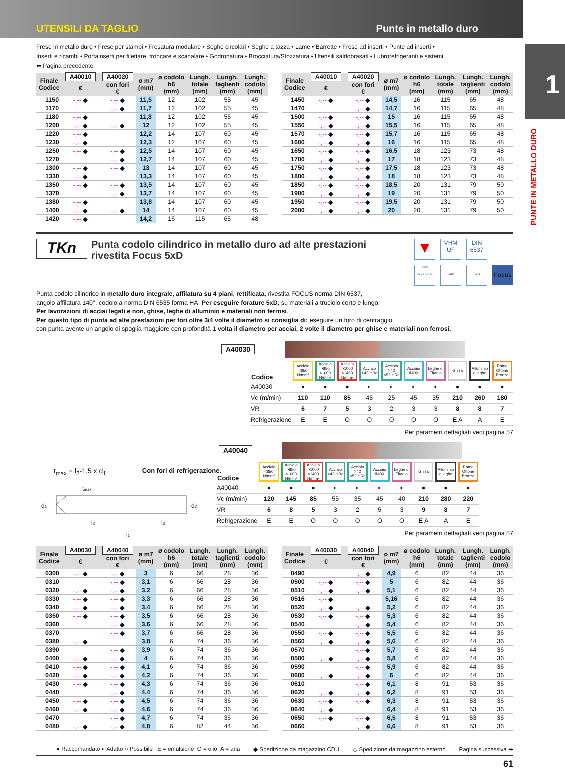UTENSILI DA TAGLIO Punte in metallo duro
Frese in metallo duro • Frese per stampi • Fresatura modulare • Seghe circolari • Seghe a tazza • Lame • Barrette • Frese ad inserti • Punte ad inserti •
Inserti e ricambi • Portainserti per filettare, troncare e scanalare • Godronatura • Brocciatura/Stozzatura • Utensili saldobrasati • Lubrorefrigeranti e sistemi
⬅ Pagina precedente
| Finale Codice | A40010 | A40020 | ø m7 (mm) | ø codolo h6 (mm) | Lungh. totale (mm) | Lungh. taglienti (mm) | Lungh. codolo (mm) |
| --- | --- | --- | --- | --- | --- | --- | --- |
| | € | con fori € | | | | | |
| 1150 | -,-- ◆ | -,-- ◆ | 11,5 | 12 | 102 | 55 | 45 |
| 1170 | | -,-- ◆ | 11,7 | 12 | 102 | 55 | 45 |
| 1180 | -,-- ◆ | | 11,8 | 12 | 102 | 55 | 45 |
| 1200 | -,-- ◆ | -,-- ◆ | 12 | 12 | 102 | 55 | 45 |
| 1220 | -,-- ◆ | | 12,2 | 14 | 107 | 60 | 45 |
| 1230 | -,-- ◆ | | 12,3 | 12 | 107 | 60 | 45 |
| 1250 | -,-- ◆ | -,-- ◆ | 12,5 | 14 | 107 | 60 | 45 |
| 1270 | | -,-- ◆ | 12,7 | 14 | 107 | 60 | 45 |
| 1300 | -,-- ◆ | -,-- ◆ | 13 | 14 | 107 | 60 | 45 |
| 1330 | -,-- ◆ | | 13,3 | 14 | 107 | 60 | 45 |
| 1350 | -,-- ◆ | -,-- ◆ | 13,5 | 14 | 107 | 60 | 45 |
| 1370 | | -,-- ◆ | 13,7 | 14 | 107 | 60 | 45 |
| 1380 | -,-- ◆ | | 13,8 | 14 | 107 | 60 | 45 |
| 1400 | -,-- ◆ | -,-- ◆ | 14 | 14 | 107 | 60 | 45 |
| 1420 | -,-- ◆ | | 14,2 | 16 | 115 | 65 | 48 |
| Finale Codice | A40010 | A40020 | ø m7 (mm) | ø codolo h6 (mm) | Lungh. totale (mm) | Lungh. taglienti (mm) | Lungh. codolo (mm) |
| --- | --- | --- | --- | --- | --- | --- | --- |
| | € | con fori € | | | | | |
| 1450 | -,-- ◆ | -,-- ◆ | 14,5 | 16 | 115 | 65 | 48 |
| 1470 | | -,-- ◆ | 14,7 | 16 | 115 | 65 | 48 |
| 1500 | -,-- ◆ | -,-- ◆ | 15 | 16 | 115 | 65 | 48 |
| 1550 | -,-- ◆ | -,-- ◆ | 15,5 | 16 | 115 | 65 | 48 |
| 1570 | -,-- ◆ | -,-- ◆ | 15,7 | 16 | 115 | 65 | 48 |
| 1600 | -,-- ◆ | -,-- ◆ | 16 | 16 | 115 | 65 | 48 |
| 1650 | -,-- ◆ | -,-- ◆ | 16,5 | 18 | 123 | 73 | 48 |
| 1700 | -,-- ◆ | -,-- ◆ | 17 | 18 | 123 | 73 | 48 |
| 1750 | -,-- ◆ | -,-- ◆ | 17,5 | 18 | 123 | 73 | 48 |
| 1800 | -,-- ◆ | -,-- ◆ | 18 | 18 | 123 | 73 | 48 |
| 1850 | -,-- ◆ | -,-- ◆ | 18,5 | 20 | 131 | 79 | 50 |
| 1900 | -,-- ◆ | -,-- ◆ | 19 | 20 | 131 | 79 | 50 |
| 1950 | -,-- ◆ | -,-- ◆ | 19,5 | 20 | 131 | 79 | 50 |
| 2000 | -,-- ◆ | -,-- ◆ | 20 | 20 | 131 | 79 | 50 |
TKn
Punta codolo cilindrico in metallo duro ad alte prestazioni
rivestita Focus 5xD
▼
VHM
UF
DIN
6537
DIN
6535-HA
140°
5xD
Focus
Punta codolo cilindrico in metallo duro integrale, affilatura su 4 piani, rettificata, rivestita FOCUS norma DIN 6537,
angolo affilatura 140°, codolo a norma DIN 6535 forma HA. Per eseguire forature 5xD, su materiali a truciolo corto e lungo.
Per lavorazioni di acciai legati e non, ghise, leghe di alluminio e materiali non ferrosi.
Per questo tipo di punta ad alte prestazioni per fori oltre 3/4 volte il diametro si consiglia di: eseguire un foro di centraggio
con punta avente un angolo di spoglia maggiore con profondità 1 volta il diametro per acciai, 2 volte il diametro per ghise e materiali non ferrosi.
A40030
| Codice | Acciaio <850 N/mm² | Acciaio >850 <1000 N/mm² | Acciaio >1000 <1400 N/mm² | Acciaio <42 HRc | Acciaio >42 <52 HRc | Acciaio INOX | Leghe di Titanio | Ghisa | Alluminio e leghe | Rame Ottone Bronzo |
| --- | --- | --- | --- | --- | --- | --- | --- | --- | --- | --- |
| A40030 | ● | ● | ● | ◐ | ◐ | ◐ | ◐ | ● | ● | ● |
| Vc (m/min) | 110 | 110 | 85 | 45 | 25 | 45 | 35 | 210 | 260 | 180 |
| VR | 6 | 7 | 5 | 3 | 2 | 3 | 3 | 8 | 8 | 7 |
| Refrigerazione | E | E | O | O | O | O | O | E A | A | E |
Per parametri dettagliati vedi pagina 57
t<sub>max</sub> = l<sub>2</sub>-1,5 x d<sub>1</sub> Con fori di refrigerazione.
tmax
d1
d2
l2
l3
l1
A40040
| Codice | Acciaio <850 N/mm² | Acciaio >850 <1000 N/mm² | Acciaio >1000 <1400 N/mm² | Acciaio <42 HRc | Acciaio >42 <52 HRc | Acciaio INOX | Leghe di Titanio | Ghisa | Alluminio e leghe | Rame Ottone Bronzo |
| --- | --- | --- | --- | --- | --- | --- | --- | --- | --- | --- |
| A40040 | ● | ● | ● | ◐ | ◐ | ◐ | ◐ | ● | ● | ● |
| Vc (m/min) | 120 | 145 | 85 | 55 | 35 | 45 | 40 | 210 | 280 | 220 |
| VR | 6 | 8 | 5 | 3 | 2 | 5 | 3 | 9 | 8 | 7 |
| Refrigerazione | E | E | O | O | O | O | O | E A | A | E |
Per parametri dettagliati vedi pagina 57
| Finale Codice | A40030 | A40040 | ø m7 (mm) | ø codolo h6 (mm) | Lungh. totale (mm) | Lungh. taglienti (mm) | Lungh. codolo (mm) |
| --- | --- | --- | --- | --- | --- | --- | --- |
| | € | con fori € | | | | | |
| 0300 | -,-- ◆ | -,-- ◆ | 3 | 6 | 66 | 28 | 36 |
| 0310 | | -,-- ◆ | 3,1 | 6 | 66 | 28 | 36 |
| 0320 | -,-- ◆ | -,-- ◆ | 3,2 | 6 | 66 | 28 | 36 |
| 0330 | -,-- ◆ | -,-- ◆ | 3,3 | 6 | 66 | 28 | 36 |
| 0340 | -,-- ◆ | -,-- ◆ | 3,4 | 6 | 66 | 28 | 36 |
| 0350 | -,-- ◆ | -,-- ◆ | 3,5 | 6 | 66 | 28 | 36 |
| 0360 | | -,-- ◆ | 3,6 | 6 | 66 | 28 | 36 |
| 0370 | | -,-- ◆ | 3,7 | 6 | 66 | 28 | 36 |
| 0380 | -,-- ◆ | | 3,8 | 6 | 74 | 36 | 36 |
| 0390 | | -,-- ◆ | 3,9 | 6 | 74 | 36 | 36 |
| 0400 | -,-- ◆ | -,-- ◆ | 4 | 6 | 74 | 36 | 36 |
| 0410 | -,-- ◆ | -,-- ◆ | 4,1 | 6 | 74 | 36 | 36 |
| 0420 | -,-- ◆ | -,-- ◆ | 4,2 | 6 | 74 | 36 | 36 |
| 0430 | -,-- ◆ | -,-- ◆ | 4,3 | 6 | 74 | 36 | 36 |
| 0440 | | -,-- ◆ | 4,4 | 6 | 74 | 36 | 36 |
| 0450 | -,-- ◆ | -,-- ◆ | 4,5 | 6 | 74 | 36 | 36 |
| 0460 | -,-- ◆ | -,-- ◆ | 4,6 | 6 | 74 | 36 | 36 |
| 0470 | | -,-- ◆ | 4,7 | 6 | 74 | 36 | 36 |
| 0480 | -,-- ◆ | -,-- ◆ | 4,8 | 6 | 82 | 44 | 36 |
| Finale Codice | A40030 | A40040 | ø m7 (mm) | ø codolo h6 (mm) | Lungh. totale (mm) | Lungh. taglienti (mm) | Lungh. codolo (mm) |
| --- | --- | --- | --- | --- | --- | --- | --- |
| | € | con fori € | | | | | |
| 0490 | | -,-- ◆ | 4,9 | 6 | 82 | 44 | 36 |
| 0500 | -,-- ◆ | -,-- ◆ | 5 | 6 | 82 | 44 | 36 |
| 0510 | -,-- ◆ | -,-- ◆ | 5,1 | 6 | 82 | 44 | 36 |
| 0516 | -,-- ◆ | | 5,16 | 6 | 82 | 44 | 36 |
| 0520 | -,-- ◆ | -,-- ◆ | 5,2 | 6 | 82 | 44 | 36 |
| 0530 | -,-- ◆ | -,-- ◆ | 5,3 | 6 | 82 | 44 | 36 |
| 0540 | | -,-- ◆ | 5,4 | 6 | 82 | 44 | 36 |
| 0550 | -,-- ◆ | -,-- ◆ | 5,5 | 6 | 82 | 44 | 36 |
| 0560 | -,-- ◆ | -,-- ◆ | 5,6 | 6 | 82 | 44 | 36 |
| 0570 | | -,-- ◆ | 5,7 | 6 | 82 | 44 | 36 |
| 0580 | -,-- ◆ | -,-- ◆ | 5,8 | 6 | 82 | 44 | 36 |
| 0590 | | -,-- ◆ | 5,9 | 6 | 82 | 44 | 36 |
| 0600 | -,-- ◆ | -,-- ◆ | 6 | 6 | 82 | 44 | 36 |
| 0610 | | -,-- ◆ | 6,1 | 8 | 91 | 53 | 36 |
| 0620 | -,-- ◆ | -,-- ◆ | 6,2 | 8 | 91 | 53 | 36 |
| 0630 | -,-- ◆ | -,-- ◆ | 6,3 | 8 | 91 | 53 | 36 |
| 0640 | -,-- ◆ | | 6,4 | 8 | 91 | 53 | 36 |
| 0650 | -,-- ◆ | -,-- ◆ | 6,5 | 8 | 91 | 53 | 36 |
| 0660 | | -,-- ◆ | 6,6 | 8 | 91 | 53 | 36 |
● Raccomandato ◐ Adatto ○ Possibile | E = emulsione O = olio A = aria ◆ Spedizione da magazzino CDU ◇ Spedizione da magazzino esterno Pagina successiva ➡
61
1
PUNTE IN METALLO DURO